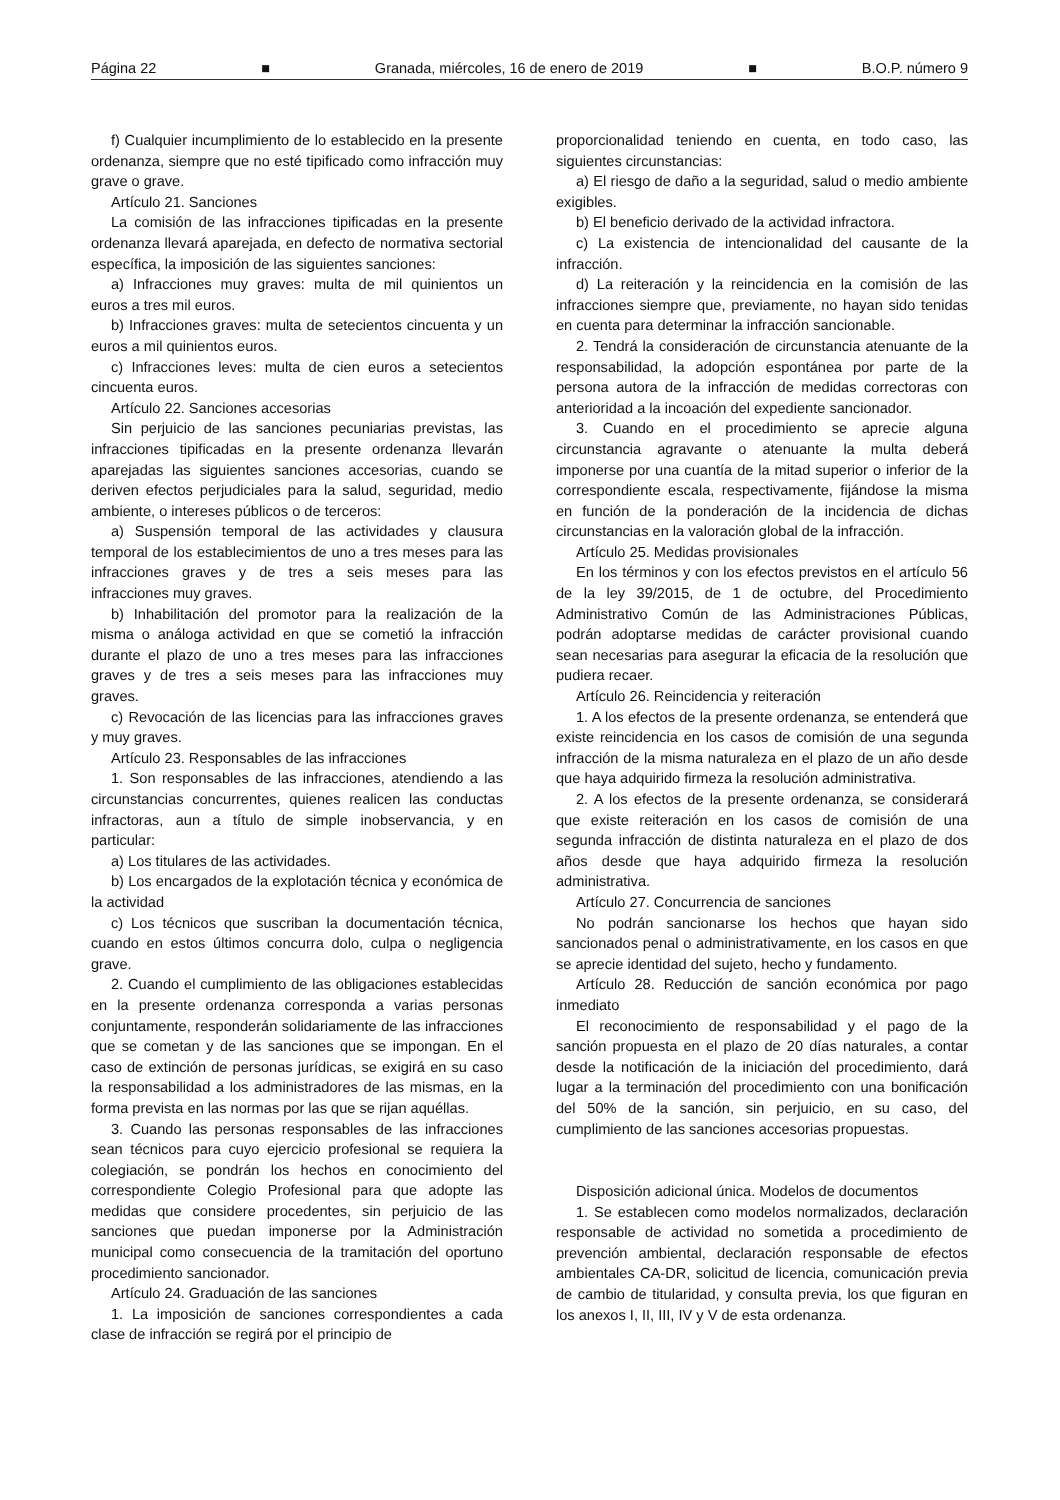Página 22 ■ Granada, miércoles, 16 de enero de 2019 ■ B.O.P. número 9
f) Cualquier incumplimiento de lo establecido en la presente ordenanza, siempre que no esté tipificado como infracción muy grave o grave.
Artículo 21. Sanciones
La comisión de las infracciones tipificadas en la presente ordenanza llevará aparejada, en defecto de normativa sectorial específica, la imposición de las siguientes sanciones:
a) Infracciones muy graves: multa de mil quinientos un euros a tres mil euros.
b) Infracciones graves: multa de setecientos cincuenta y un euros a mil quinientos euros.
c) Infracciones leves: multa de cien euros a setecientos cincuenta euros.
Artículo 22. Sanciones accesorias
Sin perjuicio de las sanciones pecuniarias previstas, las infracciones tipificadas en la presente ordenanza llevarán aparejadas las siguientes sanciones accesorias, cuando se deriven efectos perjudiciales para la salud, seguridad, medio ambiente, o intereses públicos o de terceros:
a) Suspensión temporal de las actividades y clausura temporal de los establecimientos de uno a tres meses para las infracciones graves y de tres a seis meses para las infracciones muy graves.
b) Inhabilitación del promotor para la realización de la misma o análoga actividad en que se cometió la infracción durante el plazo de uno a tres meses para las infracciones graves y de tres a seis meses para las infracciones muy graves.
c) Revocación de las licencias para las infracciones graves y muy graves.
Artículo 23. Responsables de las infracciones
1. Son responsables de las infracciones, atendiendo a las circunstancias concurrentes, quienes realicen las conductas infractoras, aun a título de simple inobservancia, y en particular:
a) Los titulares de las actividades.
b) Los encargados de la explotación técnica y económica de la actividad
c) Los técnicos que suscriban la documentación técnica, cuando en estos últimos concurra dolo, culpa o negligencia grave.
2. Cuando el cumplimiento de las obligaciones establecidas en la presente ordenanza corresponda a varias personas conjuntamente, responderán solidariamente de las infracciones que se cometan y de las sanciones que se impongan. En el caso de extinción de personas jurídicas, se exigirá en su caso la responsabilidad a los administradores de las mismas, en la forma prevista en las normas por las que se rijan aquéllas.
3. Cuando las personas responsables de las infracciones sean técnicos para cuyo ejercicio profesional se requiera la colegiación, se pondrán los hechos en conocimiento del correspondiente Colegio Profesional para que adopte las medidas que considere procedentes, sin perjuicio de las sanciones que puedan imponerse por la Administración municipal como consecuencia de la tramitación del oportuno procedimiento sancionador.
Artículo 24. Graduación de las sanciones
1. La imposición de sanciones correspondientes a cada clase de infracción se regirá por el principio de
proporcionalidad teniendo en cuenta, en todo caso, las siguientes circunstancias:
a) El riesgo de daño a la seguridad, salud o medio ambiente exigibles.
b) El beneficio derivado de la actividad infractora.
c) La existencia de intencionalidad del causante de la infracción.
d) La reiteración y la reincidencia en la comisión de las infracciones siempre que, previamente, no hayan sido tenidas en cuenta para determinar la infracción sancionable.
2. Tendrá la consideración de circunstancia atenuante de la responsabilidad, la adopción espontánea por parte de la persona autora de la infracción de medidas correctoras con anterioridad a la incoación del expediente sancionador.
3. Cuando en el procedimiento se aprecie alguna circunstancia agravante o atenuante la multa deberá imponerse por una cuantía de la mitad superior o inferior de la correspondiente escala, respectivamente, fijándose la misma en función de la ponderación de la incidencia de dichas circunstancias en la valoración global de la infracción.
Artículo 25. Medidas provisionales
En los términos y con los efectos previstos en el artículo 56 de la ley 39/2015, de 1 de octubre, del Procedimiento Administrativo Común de las Administraciones Públicas, podrán adoptarse medidas de carácter provisional cuando sean necesarias para asegurar la eficacia de la resolución que pudiera recaer.
Artículo 26. Reincidencia y reiteración
1. A los efectos de la presente ordenanza, se entenderá que existe reincidencia en los casos de comisión de una segunda infracción de la misma naturaleza en el plazo de un año desde que haya adquirido firmeza la resolución administrativa.
2. A los efectos de la presente ordenanza, se considerará que existe reiteración en los casos de comisión de una segunda infracción de distinta naturaleza en el plazo de dos años desde que haya adquirido firmeza la resolución administrativa.
Artículo 27. Concurrencia de sanciones
No podrán sancionarse los hechos que hayan sido sancionados penal o administrativamente, en los casos en que se aprecie identidad del sujeto, hecho y fundamento.
Artículo 28. Reducción de sanción económica por pago inmediato
El reconocimiento de responsabilidad y el pago de la sanción propuesta en el plazo de 20 días naturales, a contar desde la notificación de la iniciación del procedimiento, dará lugar a la terminación del procedimiento con una bonificación del 50% de la sanción, sin perjuicio, en su caso, del cumplimiento de las sanciones accesorias propuestas.
Disposición adicional única. Modelos de documentos
1. Se establecen como modelos normalizados, declaración responsable de actividad no sometida a procedimiento de prevención ambiental, declaración responsable de efectos ambientales CA-DR, solicitud de licencia, comunicación previa de cambio de titularidad, y consulta previa, los que figuran en los anexos I, II, III, IV y V de esta ordenanza.